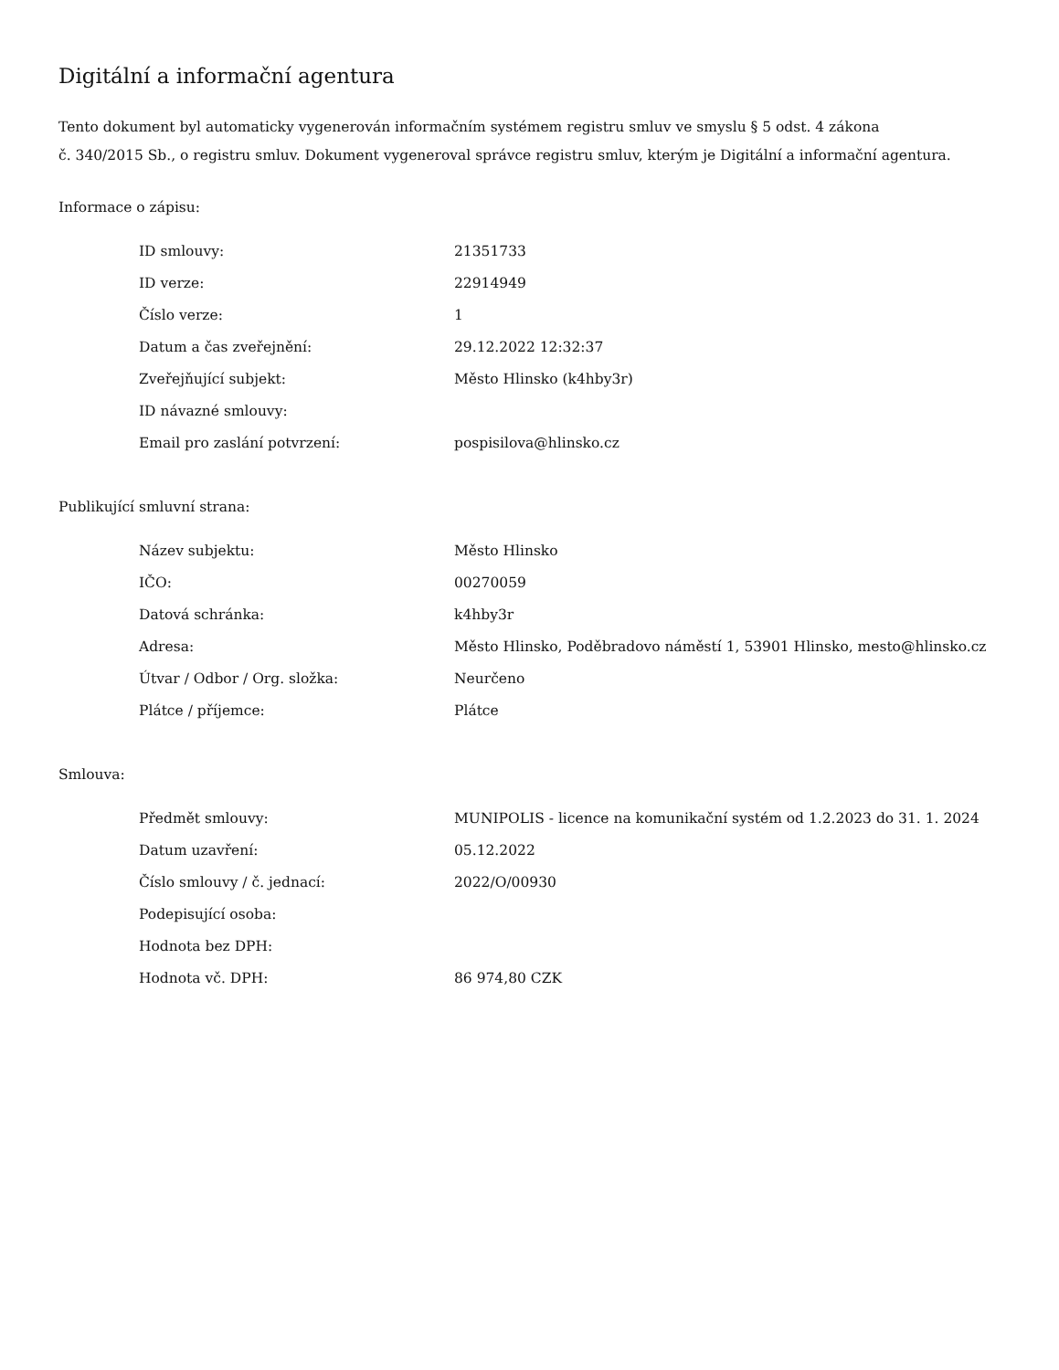Digitální a informační agentura
Tento dokument byl automaticky vygenerován informačním systémem registru smluv ve smyslu § 5 odst. 4 zákona
č. 340/2015 Sb., o registru smluv. Dokument vygeneroval správce registru smluv, kterým je Digitální a informační agentura.
Informace o zápisu:
| ID smlouvy: | 21351733 |
| ID verze: | 22914949 |
| Číslo verze: | 1 |
| Datum a čas zveřejnění: | 29.12.2022 12:32:37 |
| Zveřejňující subjekt: | Město Hlinsko (k4hby3r) |
| ID návazné smlouvy: | |
| Email pro zaslání potvrzení: | pospisilova@hlinsko.cz |
Publikující smluvní strana:
| Název subjektu: | Město Hlinsko |
| IČO: | 00270059 |
| Datová schránka: | k4hby3r |
| Adresa: | Město Hlinsko, Poděbradovo náměstí 1, 53901 Hlinsko, mesto@hlinsko.cz |
| Útvar / Odbor / Org. složka: | Neurčeno |
| Plátce / příjemce: | Plátce |
Smlouva:
| Předmět smlouvy: | MUNIPOLIS - licence na komunikační systém od 1.2.2023 do 31. 1. 2024 |
| Datum uzavření: | 05.12.2022 |
| Číslo smlouvy / č. jednací: | 2022/O/00930 |
| Podepisující osoba: | |
| Hodnota bez DPH: | |
| Hodnota vč. DPH: | 86 974,80 CZK |